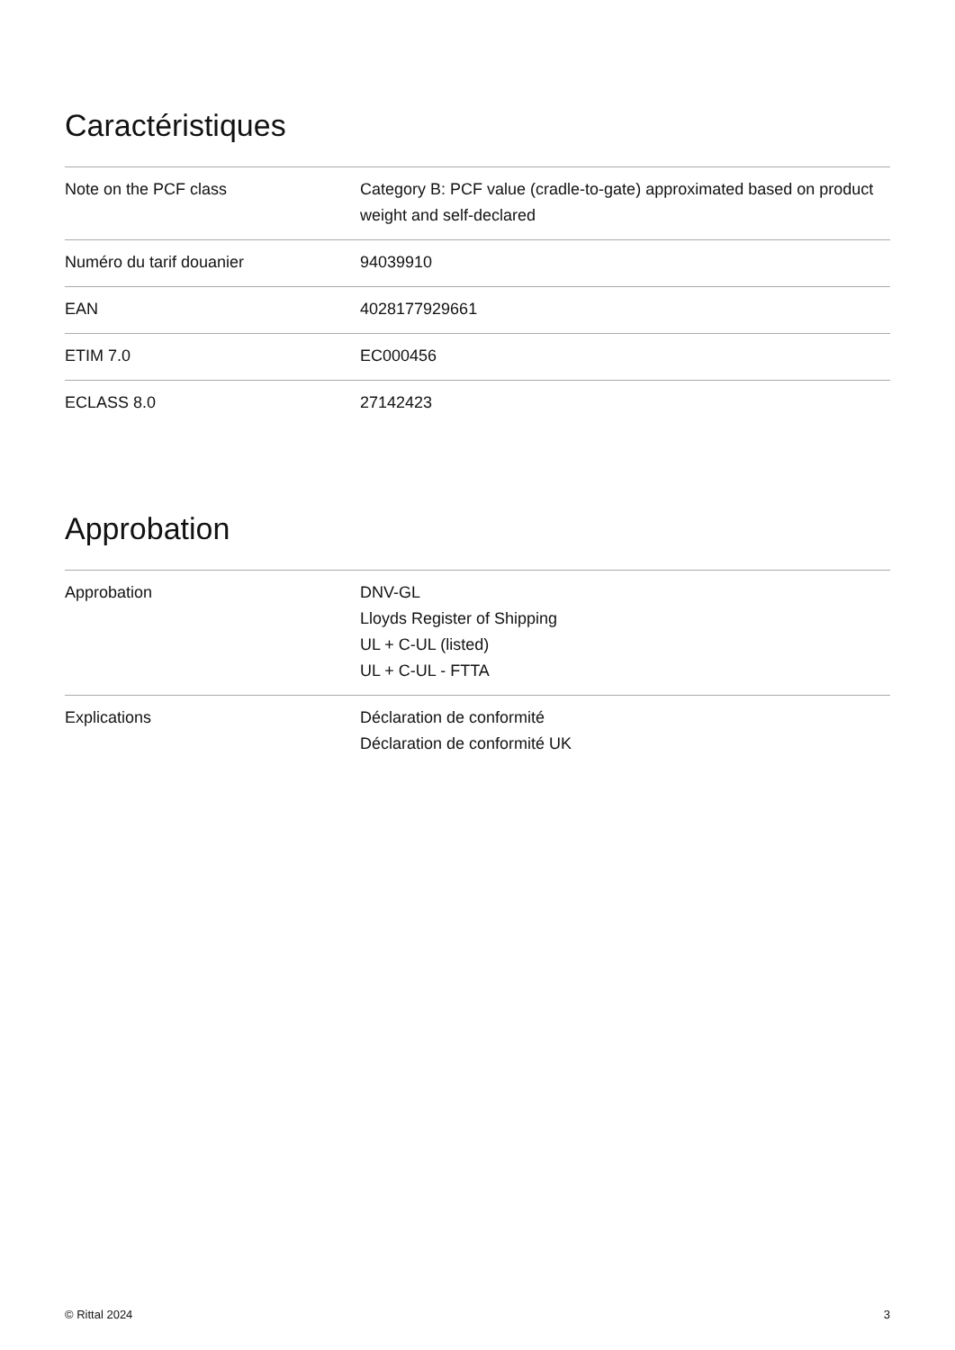Caractéristiques
| Note on the PCF class | Category B: PCF value (cradle-to-gate) approximated based on product weight and self-declared |
| Numéro du tarif douanier | 94039910 |
| EAN | 4028177929661 |
| ETIM 7.0 | EC000456 |
| ECLASS 8.0 | 27142423 |
Approbation
| Approbation | DNV-GL Lloyds Register of Shipping UL + C-UL (listed) UL + C-UL - FTTA |
| Explications | Déclaration de conformité Déclaration de conformité UK |
© Rittal 2024 3